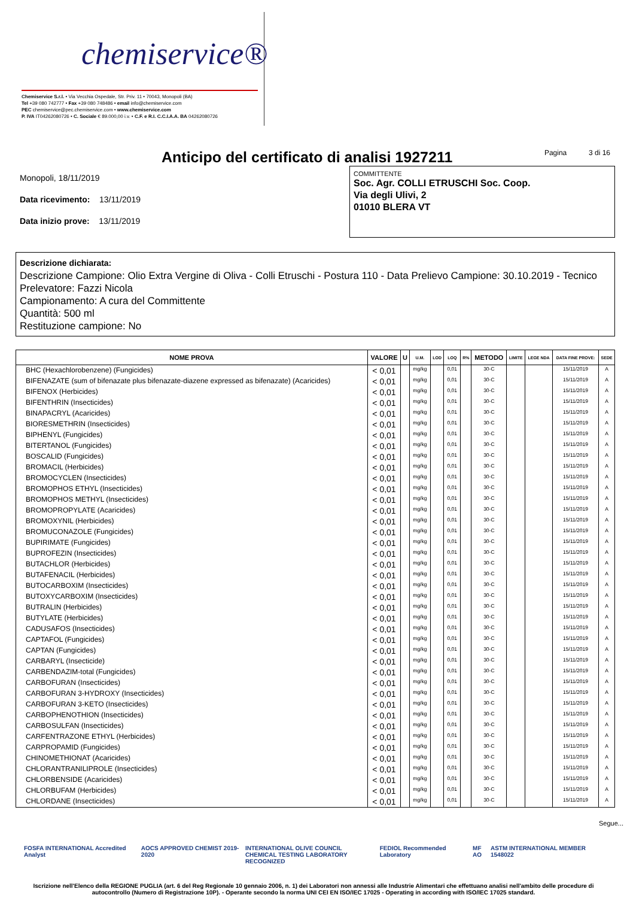chemiservice®
Chemiservice S.r.l. • Via Vecchia Ospedale, Str. Priv. 11 • 70043, Monopoli (BA)
Tel +39 080 742777 • Fax +39 080 748486 • email info@chemiservice.com
PEC chemiservice@pec.chemiservice.com • www.chemiservice.com
P. IVA IT04262080726 • C. Sociale € 89.000,00 i.v. • C.F. e R.I. C.C.I.A.A. BA 04262080726
Anticipo del certificato di analisi 1927211
Pagina 3 di 16
Monopoli, 18/11/2019
Data ricevimento: 13/11/2019
Data inizio prove: 13/11/2019
COMMITTENTE
Soc. Agr. COLLI ETRUSCHI Soc. Coop.
Via degli Ulivi, 2
01010 BLERA VT
Descrizione dichiarata:
Descrizione Campione: Olio Extra Vergine di Oliva - Colli Etruschi - Postura 110 - Data Prelievo Campione: 30.10.2019 - Tecnico Prelevatore: Fazzi Nicola
Campionamento: A cura del Committente
Quantità: 500 ml
Restituzione campione: No
| NOME PROVA | VALORE | U | U.M. | LOD | LOQ | R% | METODO | LIMITE | LEGE NDA | DATA FINE PROVE: | SEDE |
| --- | --- | --- | --- | --- | --- | --- | --- | --- | --- | --- | --- |
| BHC (Hexachlorobenzene) (Fungicides) | < 0,01 | | mg/kg | | 0,01 | | 30-C | | | 15/11/2019 | A |
| BIFENAZATE (sum of bifenazate plus bifenazate-diazene expressed as bifenazate) (Acaricides) | < 0,01 | | mg/kg | | 0,01 | | 30-C | | | 15/11/2019 | A |
| BIFENOX (Herbicides) | < 0,01 | | mg/kg | | 0,01 | | 30-C | | | 15/11/2019 | A |
| BIFENTHRIN (Insecticides) | < 0,01 | | mg/kg | | 0,01 | | 30-C | | | 15/11/2019 | A |
| BINAPACRYL (Acaricides) | < 0,01 | | mg/kg | | 0,01 | | 30-C | | | 15/11/2019 | A |
| BIORESMETHRIN (Insecticides) | < 0,01 | | mg/kg | | 0,01 | | 30-C | | | 15/11/2019 | A |
| BIPHENYL (Fungicides) | < 0,01 | | mg/kg | | 0,01 | | 30-C | | | 15/11/2019 | A |
| BITERTANOL (Fungicides) | < 0,01 | | mg/kg | | 0,01 | | 30-C | | | 15/11/2019 | A |
| BOSCALID (Fungicides) | < 0,01 | | mg/kg | | 0,01 | | 30-C | | | 15/11/2019 | A |
| BROMACIL (Herbicides) | < 0,01 | | mg/kg | | 0,01 | | 30-C | | | 15/11/2019 | A |
| BROMOCYCLEN (Insecticides) | < 0,01 | | mg/kg | | 0,01 | | 30-C | | | 15/11/2019 | A |
| BROMOPHOS ETHYL (Insecticides) | < 0,01 | | mg/kg | | 0,01 | | 30-C | | | 15/11/2019 | A |
| BROMOPHOS METHYL (Insecticides) | < 0,01 | | mg/kg | | 0,01 | | 30-C | | | 15/11/2019 | A |
| BROMOPROPYLATE (Acaricides) | < 0,01 | | mg/kg | | 0,01 | | 30-C | | | 15/11/2019 | A |
| BROMOXYNIL (Herbicides) | < 0,01 | | mg/kg | | 0,01 | | 30-C | | | 15/11/2019 | A |
| BROMUCONAZOLE (Fungicides) | < 0,01 | | mg/kg | | 0,01 | | 30-C | | | 15/11/2019 | A |
| BUPIRIMATE (Fungicides) | < 0,01 | | mg/kg | | 0,01 | | 30-C | | | 15/11/2019 | A |
| BUPROFEZIN (Insecticides) | < 0,01 | | mg/kg | | 0,01 | | 30-C | | | 15/11/2019 | A |
| BUTACHLOR (Herbicides) | < 0,01 | | mg/kg | | 0,01 | | 30-C | | | 15/11/2019 | A |
| BUTAFENACIL (Herbicides) | < 0,01 | | mg/kg | | 0,01 | | 30-C | | | 15/11/2019 | A |
| BUTOCARBOXIM (Insecticides) | < 0,01 | | mg/kg | | 0,01 | | 30-C | | | 15/11/2019 | A |
| BUTOXYCARBOXIM (Insecticides) | < 0,01 | | mg/kg | | 0,01 | | 30-C | | | 15/11/2019 | A |
| BUTRALIN (Herbicides) | < 0,01 | | mg/kg | | 0,01 | | 30-C | | | 15/11/2019 | A |
| BUTYLATE (Herbicides) | < 0,01 | | mg/kg | | 0,01 | | 30-C | | | 15/11/2019 | A |
| CADUSAFOS (Insecticides) | < 0,01 | | mg/kg | | 0,01 | | 30-C | | | 15/11/2019 | A |
| CAPTAFOL (Fungicides) | < 0,01 | | mg/kg | | 0,01 | | 30-C | | | 15/11/2019 | A |
| CAPTAN (Fungicides) | < 0,01 | | mg/kg | | 0,01 | | 30-C | | | 15/11/2019 | A |
| CARBARYL (Insecticide) | < 0,01 | | mg/kg | | 0,01 | | 30-C | | | 15/11/2019 | A |
| CARBENDAZIM-total (Fungicides) | < 0,01 | | mg/kg | | 0,01 | | 30-C | | | 15/11/2019 | A |
| CARBOFURAN (Insecticides) | < 0,01 | | mg/kg | | 0,01 | | 30-C | | | 15/11/2019 | A |
| CARBOFURAN 3-HYDROXY (Insecticides) | < 0,01 | | mg/kg | | 0,01 | | 30-C | | | 15/11/2019 | A |
| CARBOFURAN 3-KETO (Insecticides) | < 0,01 | | mg/kg | | 0,01 | | 30-C | | | 15/11/2019 | A |
| CARBOPHENOTHION (Insecticides) | < 0,01 | | mg/kg | | 0,01 | | 30-C | | | 15/11/2019 | A |
| CARBOSULFAN (Insecticides) | < 0,01 | | mg/kg | | 0,01 | | 30-C | | | 15/11/2019 | A |
| CARFENTRAZONE ETHYL (Herbicides) | < 0,01 | | mg/kg | | 0,01 | | 30-C | | | 15/11/2019 | A |
| CARPROPAMID (Fungicides) | < 0,01 | | mg/kg | | 0,01 | | 30-C | | | 15/11/2019 | A |
| CHINOMETHIONAT (Acaricides) | < 0,01 | | mg/kg | | 0,01 | | 30-C | | | 15/11/2019 | A |
| CHLORANTRANILIPROLE (Insecticides) | < 0,01 | | mg/kg | | 0,01 | | 30-C | | | 15/11/2019 | A |
| CHLORBENSIDE (Acaricides) | < 0,01 | | mg/kg | | 0,01 | | 30-C | | | 15/11/2019 | A |
| CHLORBUFAM (Herbicides) | < 0,01 | | mg/kg | | 0,01 | | 30-C | | | 15/11/2019 | A |
| CHLORDANE (Insecticides) | < 0,01 | | mg/kg | | 0,01 | | 30-C | | | 15/11/2019 | A |
Segue...
FOSFA INTERNATIONAL Accredited Analyst AOCS APPROVED CHEMIST 2019-2020 INTERNATIONAL OLIVE COUNCIL
CHEMICAL TESTING LABORATORY RECOGNIZED FEDIOL Recommended Laboratory MF AO ASTM INTERNATIONAL MEMBER 1548022
Iscrizione nell'Elenco della REGIONE PUGLIA (art. 6 del Reg Regionale 10 gennaio 2006, n. 1) dei Laboratori non annessi alle Industrie Alimentari che effettuano analisi nell'ambito delle procedure di autocontrollo (Numero di Registrazione 10P). - Operante secondo la norma UNI CEI EN ISO/IEC 17025 - Operating in according with ISO/IEC 17025 standard.